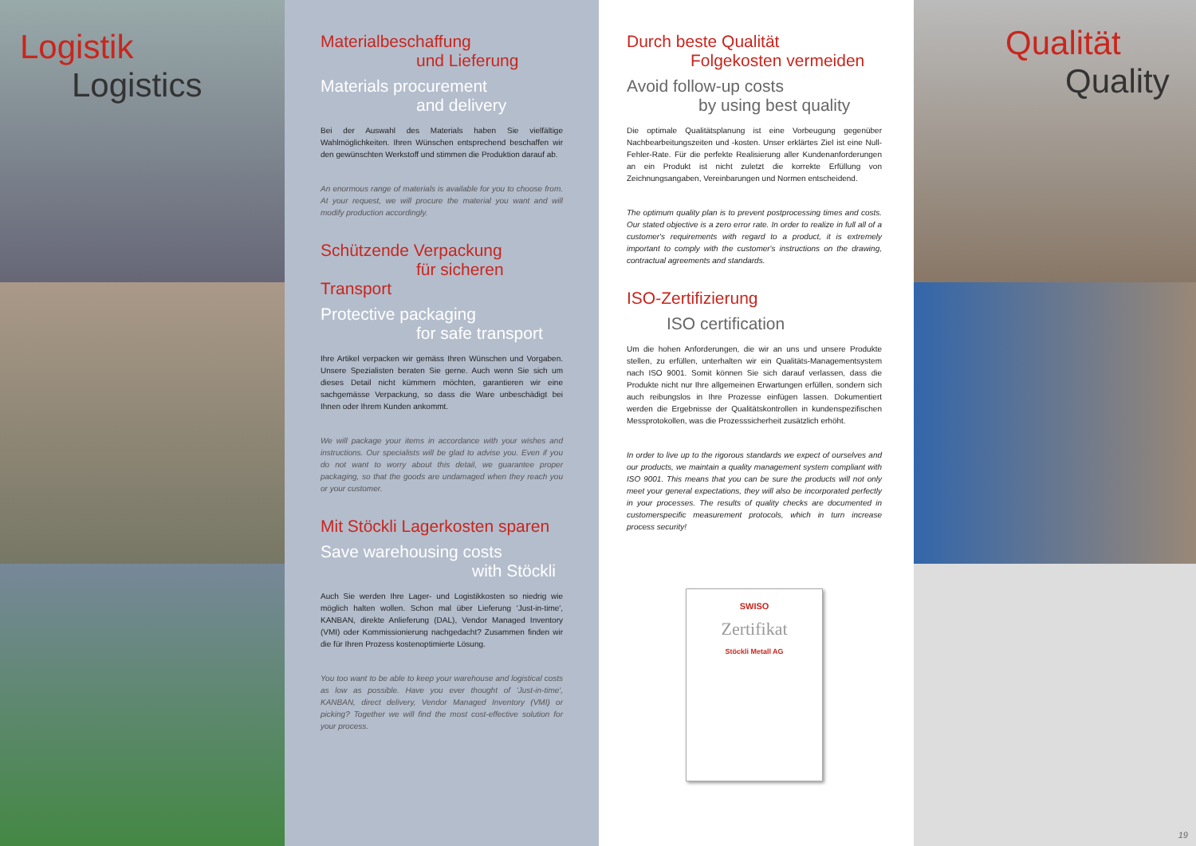Logistik
Logistics
Materialbeschaffung
und Lieferung
Materials procurement
and delivery
Bei der Auswahl des Materials haben Sie vielfältige Wahlmöglichkeiten. Ihren Wünschen entsprechend beschaffen wir den gewünschten Werkstoff und stimmen die Produktion darauf ab.
An enormous range of materials is available for you to choose from. At your request, we will procure the material you want and will modify production accordingly.
Schützende Verpackung
für sicheren Transport
Protective packaging
for safe transport
Ihre Artikel verpacken wir gemäss Ihren Wünschen und Vorgaben. Unsere Spezialisten beraten Sie gerne. Auch wenn Sie sich um dieses Detail nicht kümmern möchten, garantieren wir eine sachgemässe Verpackung, so dass die Ware unbeschädigt bei Ihnen oder Ihrem Kunden ankommt.
We will package your items in accordance with your wishes and instructions. Our specialists will be glad to advise you. Even if you do not want to worry about this detail, we guarantee proper packaging, so that the goods are undamaged when they reach you or your customer.
Mit Stöckli Lagerkosten sparen
Save warehousing costs
with Stöckli
Auch Sie werden Ihre Lager- und Logistikkosten so niedrig wie möglich halten wollen. Schon mal über Lieferung 'Just-in-time', KANBAN, direkte Anlieferung (DAL), Vendor Managed Inventory (VMI) oder Kommissionierung nachgedacht? Zusammen finden wir die für Ihren Prozess kostenoptimierte Lösung.
You too want to be able to keep your warehouse and logistical costs as low as possible. Have you ever thought of 'Just-in-time', KANBAN, direct delivery, Vendor Managed Inventory (VMI) or picking? Together we will find the most cost-effective solution for your process.
Durch beste Qualität
Folgekosten vermeiden
Avoid follow-up costs
by using best quality
Die optimale Qualitätsplanung ist eine Vorbeugung gegenüber Nachbearbeitungszeiten und -kosten. Unser erklärtes Ziel ist eine Null-Fehler-Rate. Für die perfekte Realisierung aller Kundenanforderungen an ein Produkt ist nicht zuletzt die korrekte Erfüllung von Zeichnungsangaben, Vereinbarungen und Normen entscheidend.
The optimum quality plan is to prevent postprocessing times and costs. Our stated objective is a zero error rate. In order to realize in full all of a customer's requirements with regard to a product, it is extremely important to comply with the customer's instructions on the drawing, contractual agreements and standards.
ISO-Zertifizierung
ISO certification
Um die hohen Anforderungen, die wir an uns und unsere Produkte stellen, zu erfüllen, unterhalten wir ein Qualitäts-Managementsystem nach ISO 9001. Somit können Sie sich darauf verlassen, dass die Produkte nicht nur Ihre allgemeinen Erwartungen erfüllen, sondern sich auch reibungslos in Ihre Prozesse einfügen lassen. Dokumentiert werden die Ergebnisse der Qualitätskontrollen in kundenspezifischen Messprotokollen, was die Prozesssicherheit zusätzlich erhöht.
In order to live up to the rigorous standards we expect of ourselves and our products, we maintain a quality management system compliant with ISO 9001. This means that you can be sure the products will not only meet your general expectations, they will also be incorporated perfectly in your processes. The results of quality checks are documented in customerspecific measurement protocols, which in turn increase process security!
SWISO
Zertifikat
Stöckli Metall AG
Qualität
Quality
19